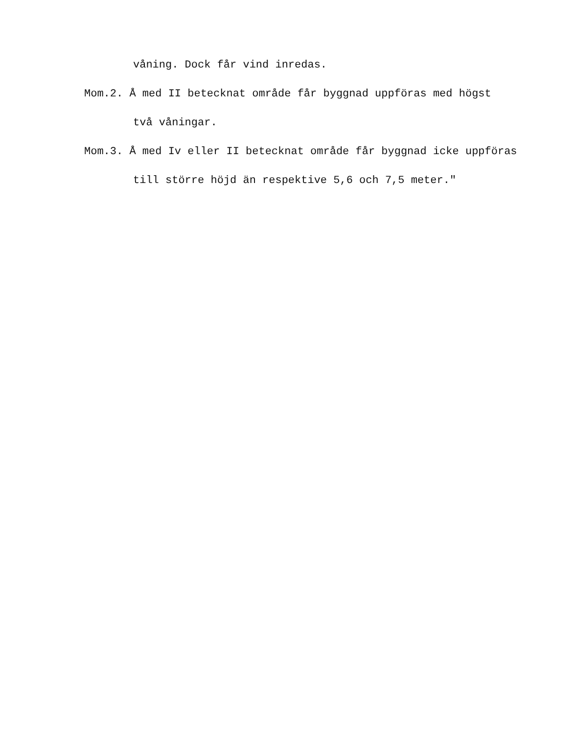våning. Dock får vind inredas.
Mom.2. Å med II betecknat område får byggnad uppföras med högst
två våningar.
Mom.3. Å med Iv eller II betecknat område får byggnad icke uppföras
till större höjd än respektive 5,6 och 7,5 meter."